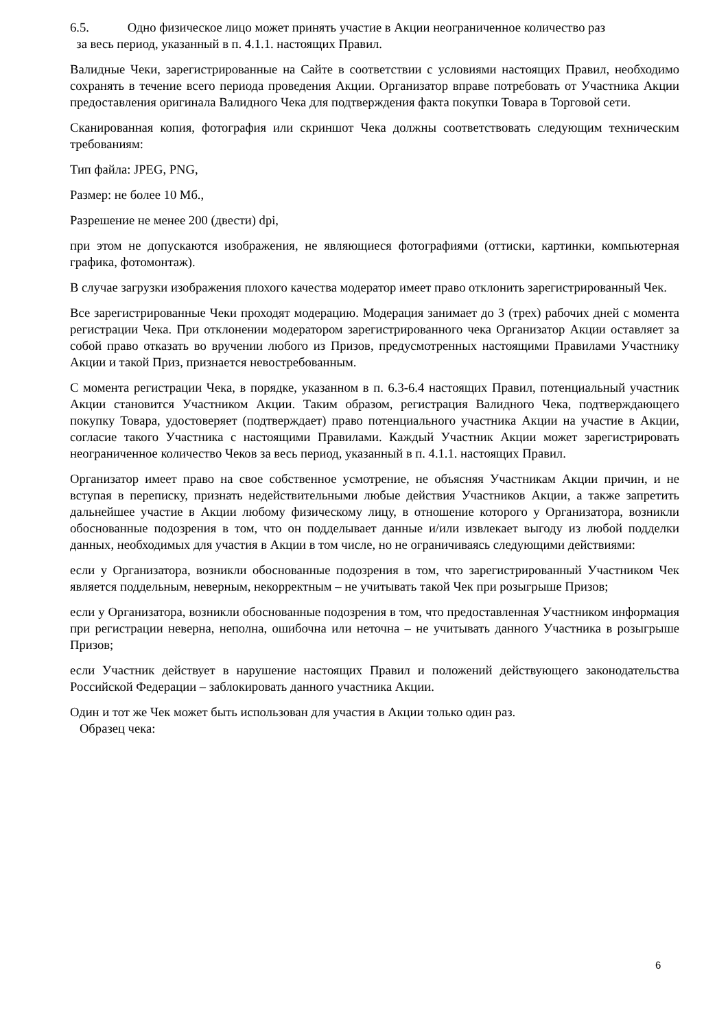6.5. Одно физическое лицо может принять участие в Акции неограниченное количество раз
за весь период, указанный в п. 4.1.1. настоящих Правил.
Валидные Чеки, зарегистрированные на Сайте в соответствии с условиями настоящих Правил, необходимо сохранять в течение всего периода проведения Акции. Организатор вправе потребовать от Участника Акции предоставления оригинала Валидного Чека для подтверждения факта покупки Товара в Торговой сети.
Сканированная копия, фотография или скриншот Чека должны соответствовать следующим техническим требованиям:
Тип файла: JPEG, PNG,
Размер: не более 10 Мб.,
Разрешение не менее 200 (двести) dpi,
при этом не допускаются изображения, не являющиеся фотографиями (оттиски, картинки, компьютерная графика, фотомонтаж).
В случае загрузки изображения плохого качества модератор имеет право отклонить зарегистрированный Чек.
Все зарегистрированные Чеки проходят модерацию. Модерация занимает до 3 (трех) рабочих дней с момента регистрации Чека. При отклонении модератором зарегистрированного чека Организатор Акции оставляет за собой право отказать во вручении любого из Призов, предусмотренных настоящими Правилами Участнику Акции и такой Приз, признается невостребованным.
С момента регистрации Чека, в порядке, указанном в п. 6.3-6.4 настоящих Правил, потенциальный участник Акции становится Участником Акции. Таким образом, регистрация Валидного Чека, подтверждающего покупку Товара, удостоверяет (подтверждает) право потенциального участника Акции на участие в Акции, согласие такого Участника с настоящими Правилами. Каждый Участник Акции может зарегистрировать неограниченное количество Чеков за весь период, указанный в п. 4.1.1. настоящих Правил.
Организатор имеет право на свое собственное усмотрение, не объясняя Участникам Акции причин, и не вступая в переписку, признать недействительными любые действия Участников Акции, а также запретить дальнейшее участие в Акции любому физическому лицу, в отношение которого у Организатора, возникли обоснованные подозрения в том, что он подделывает данные и/или извлекает выгоду из любой подделки данных, необходимых для участия в Акции в том числе, но не ограничиваясь следующими действиями:
если у Организатора, возникли обоснованные подозрения в том, что зарегистрированный Участником Чек является поддельным, неверным, некорректным – не учитывать такой Чек при розыгрыше Призов;
если у Организатора, возникли обоснованные подозрения в том, что предоставленная Участником информация при регистрации неверна, неполна, ошибочна или неточна – не учитывать данного Участника в розыгрыше Призов;
если Участник действует в нарушение настоящих Правил и положений действующего законодательства Российской Федерации – заблокировать данного участника Акции.
Один и тот же Чек может быть использован для участия в Акции только один раз.
Образец чека:
6